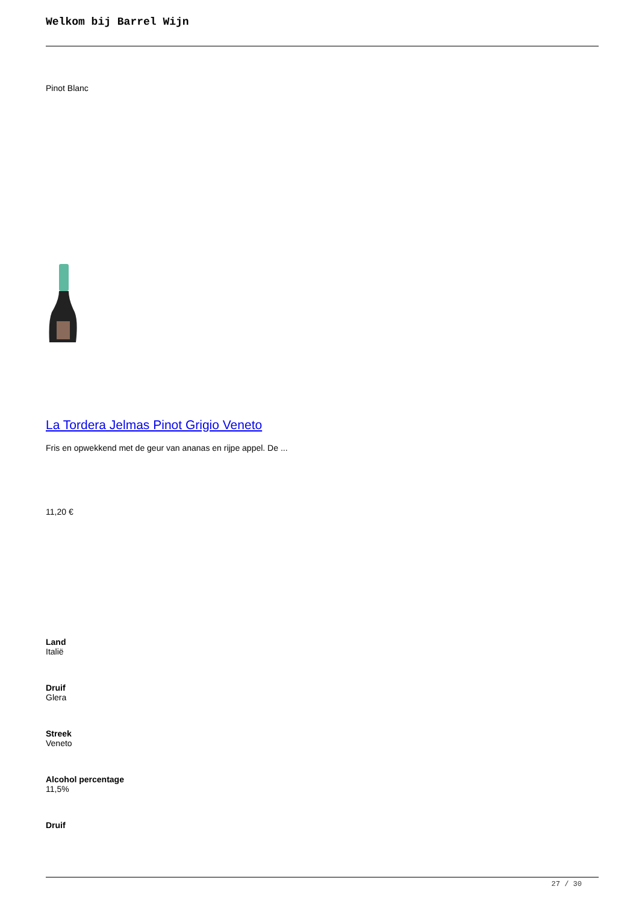Welkom bij Barrel Wijn
Pinot Blanc
La Tordera Jelmas Pinot Grigio Veneto
Fris en opwekkend met de geur van ananas en rijpe appel. De ...
11,20 €
Land
Italië
Druif
Glera
Streek
Veneto
Alcohol percentage
11,5%
Druif
27 / 30